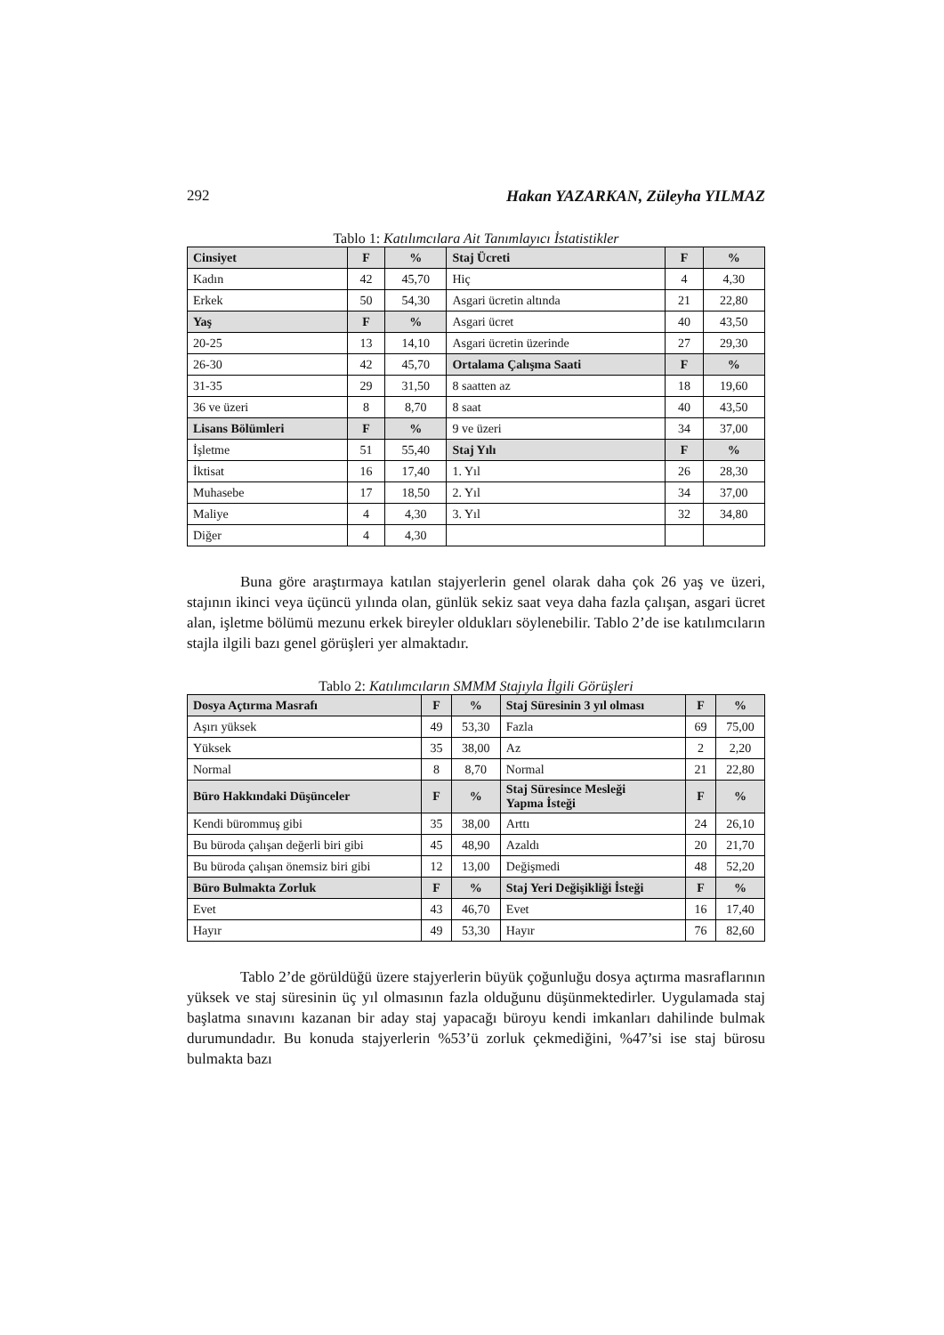292 Hakan YAZARKAN, Züleyha YILMAZ
Tablo 1: Katılımcılara Ait Tanımlayıcı İstatistikler
| Cinsiyet | F | % | Staj Ücreti | F | % |
| --- | --- | --- | --- | --- | --- |
| Kadın | 42 | 45,70 | Hiç | 4 | 4,30 |
| Erkek | 50 | 54,30 | Asgari ücretin altında | 21 | 22,80 |
| Yaş | F | % | Asgari ücret | 40 | 43,50 |
| 20-25 | 13 | 14,10 | Asgari ücretin üzerinde | 27 | 29,30 |
| 26-30 | 42 | 45,70 | Ortalama Çalışma Saati | F | % |
| 31-35 | 29 | 31,50 | 8 saatten az | 18 | 19,60 |
| 36 ve üzeri | 8 | 8,70 | 8 saat | 40 | 43,50 |
| Lisans Bölümleri | F | % | 9 ve üzeri | 34 | 37,00 |
| İşletme | 51 | 55,40 | Staj Yılı | F | % |
| İktisat | 16 | 17,40 | 1. Yıl | 26 | 28,30 |
| Muhasebe | 17 | 18,50 | 2. Yıl | 34 | 37,00 |
| Maliye | 4 | 4,30 | 3. Yıl | 32 | 34,80 |
| Diğer | 4 | 4,30 | | | |
Buna göre araştırmaya katılan stajyerlerin genel olarak daha çok 26 yaş ve üzeri, stajının ikinci veya üçüncü yılında olan, günlük sekiz saat veya daha fazla çalışan, asgari ücret alan, işletme bölümü mezunu erkek bireyler oldukları söylenebilir. Tablo 2’de ise katılımcıların stajla ilgili bazı genel görüşleri yer almaktadır.
Tablo 2: Katılımcıların SMMM Stajıyla İlgili Görüşleri
| Dosya Açtırma Masrafı | F | % | Staj Süresinin 3 yıl olması | F | % |
| --- | --- | --- | --- | --- | --- |
| Aşırı yüksek | 49 | 53,30 | Fazla | 69 | 75,00 |
| Yüksek | 35 | 38,00 | Az | 2 | 2,20 |
| Normal | 8 | 8,70 | Normal | 21 | 22,80 |
| Büro Hakkındaki Düşünceler | F | % | Staj Süresince Mesleği Yapma İsteği | F | % |
| Kendi bürommuş gibi | 35 | 38,00 | Arttı | 24 | 26,10 |
| Bu büroda çalışan değerli biri gibi | 45 | 48,90 | Azaldı | 20 | 21,70 |
| Bu büroda çalışan önemsiz biri gibi | 12 | 13,00 | Değişmedi | 48 | 52,20 |
| Büro Bulmakta Zorluk | F | % | Staj Yeri Değişikliği İsteği | F | % |
| Evet | 43 | 46,70 | Evet | 16 | 17,40 |
| Hayır | 49 | 53,30 | Hayır | 76 | 82,60 |
Tablo 2’de görüldüğü üzere stajyerlerin büyük çoğunluğu dosya açtırma masraflarının yüksek ve staj süresinin üç yıl olmasının fazla olduğunu düşünmektedirler. Uygulamada staj başlatma sınavını kazanan bir aday staj yapacağı büroyu kendi imkanları dahilinde bulmak durumundadır. Bu konuda stajyerlerin %53’ü zorluk çekmediğini, %47’si ise staj bürosu bulmakta bazı